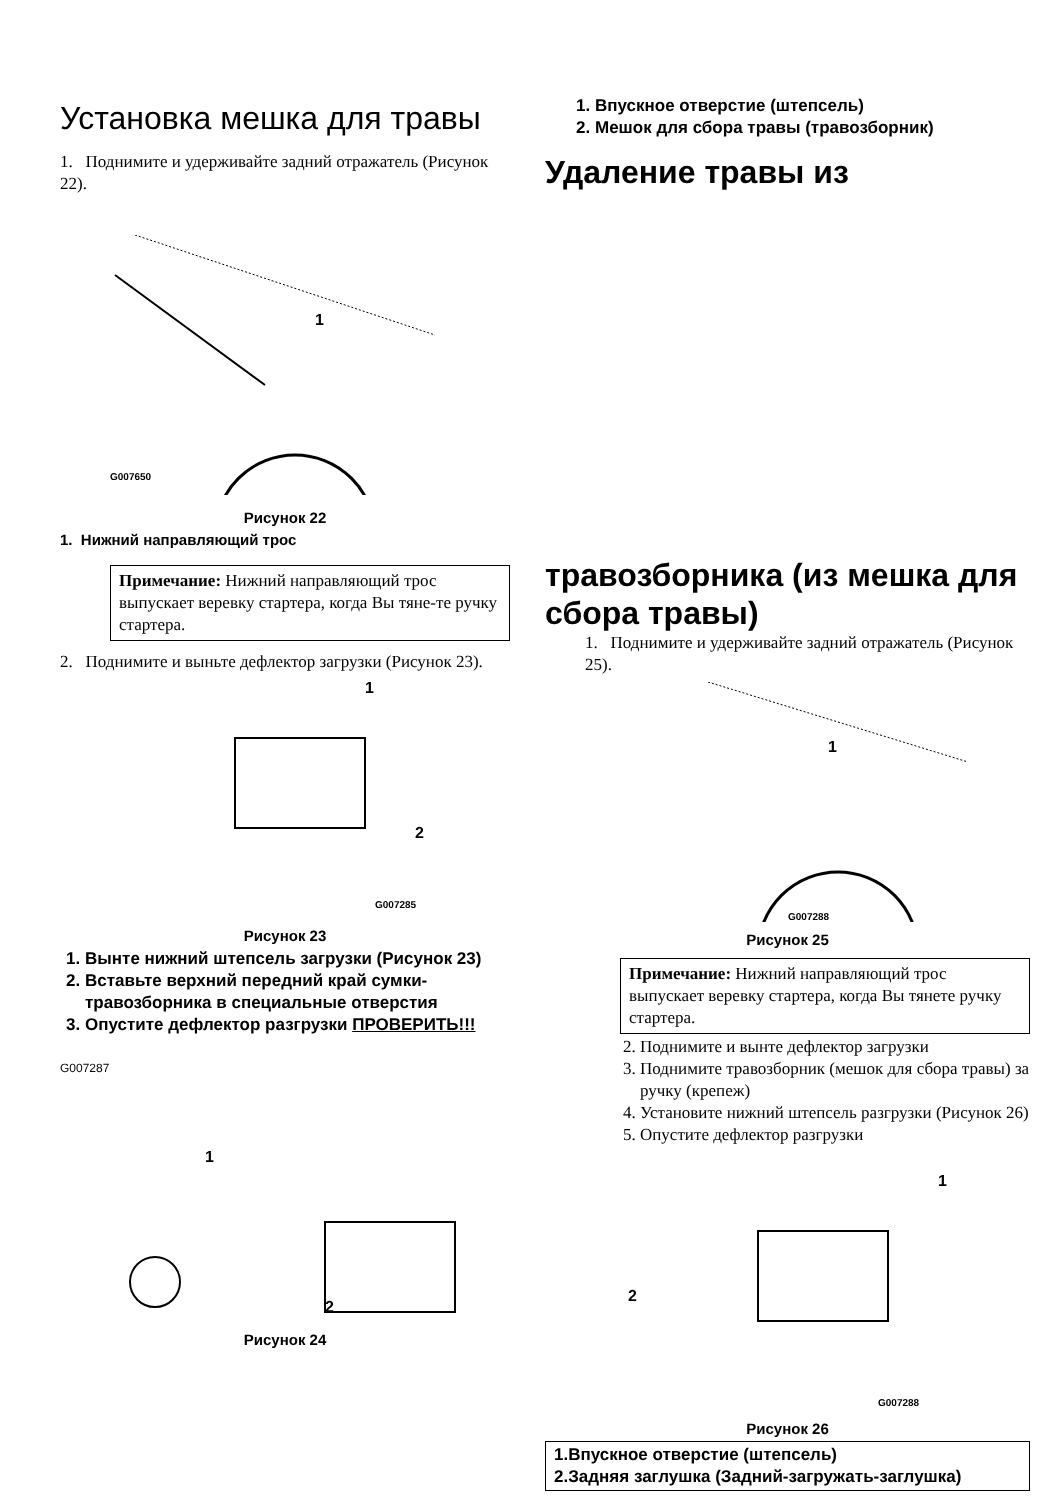Установка мешка для травы
1. Поднимите и удерживайте задний отражатель (Рисунок 22).
G007650
1
Рисунок 22
1. Нижний направляющий трос
Примечание: Нижний направляющий трос выпускает веревку стартера, когда Вы тяне-те ручку стартера.
2. Поднимите и выньте дефлектор загрузки (Рисунок 23).
1
2
G007285
Рисунок 23
1. Вынте нижний штепсель загрузки (Рисунок 23)
2. Вставьте верхний передний край сумки-травозборника в специальные отверстия
3. Опустите дефлектор разгрузки ПРОВЕРИТЬ!!!
G007287
1
2
Рисунок 24
1. Впускное отверстие (штепсель)
2. Мешок для сбора травы (травозборник)
Удаление травы из
травозборника (из мешка для сбора травы)
1. Поднимите и удерживайте задний отражатель (Рисунок 25).
1
G007288
Рисунок 25
Примечание: Нижний направляющий трос выпускает веревку стартера, когда Вы тянете ручку стартера.
2. Поднимите и вынте дефлектор загрузки
3. Поднимите травозборник (мешок для сбора травы) за ручку (крепеж)
4. Установите нижний штепсель разгрузки (Рисунок 26)
5. Опустите дефлектор разгрузки
1
2
G007288
Рисунок 26
1.Впускное отверстие (штепсель)
2.Задняя заглушка (Задний-загружать-заглушка)